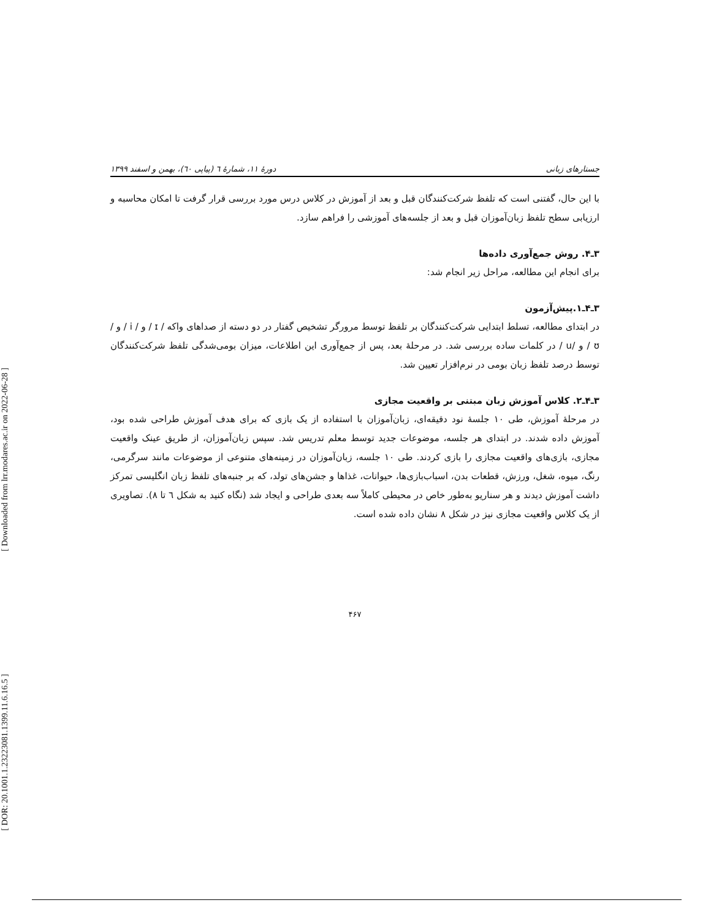[ Downloaded from lrr.modares.ac.ir on 2022-06-28 ]
[ DOR: 20.1001.1.23223081.1399.11.6.16.5 ]
جستارهای زبانی دورهٔ ۱۱، شمارهٔ ٦ (پیاپی ٦٠)، بهمن و اسفند ۱۳۹۹
با این حال، گفتنی است که تلفظ شرکت‌کنندگان قبل و بعد از آموزش در کلاس درس مورد بررسی قرار گرفت تا امکان محاسبه و ارزیابی سطح تلفظ زبان‌آموزان قبل و بعد از جلسه‌های آموزشی را فراهم سازد.
۳ـ۴. روش جمع‌آوری داده‌ها
برای انجام این مطالعه، مراحل زیر انجام شد:
۳ـ۴ـ۱.پیش‌آزمون
در ابتدای مطالعه، تسلط ابتدایی شرکت‌کنندگان بر تلفظ توسط مرورگر تشخیص گفتار در دو دسته از صداهای واکه / ɪ / و / i / و / ʊ / و /u / در کلمات ساده بررسی شد. در مرحلهٔ بعد، پس از جمع‌آوری این اطلاعات، میزان بومی‌شدگی تلفظ شرکت‌کنندگان توسط درصد تلفظ زبان بومی در نرم‌افزار تعیین شد.
۳ـ۴ـ۲. کلاس آموزش زبان مبتنی بر واقعیت مجازی
در مرحلهٔ آموزش، طی ۱۰ جلسهٔ نود دقیقه‌ای، زبان‌آموزان با استفاده از یک بازی که برای هدف آموزش طراحی شده بود، آموزش داده شدند. در ابتدای هر جلسه، موضوعات جدید توسط معلم تدریس شد. سپس زبان‌آموزان، از طریق عینک واقعیت مجازی، بازی‌های واقعیت مجازی را بازی کردند. طی ۱۰ جلسه، زبان‌آموزان در زمینه‌های متنوعی از موضوعات مانند سرگرمی، رنگ، میوه، شغل، ورزش، قطعات بدن، اسباب‌بازی‌ها، حیوانات، غذاها و جشن‌های تولد، که بر جنبه‌های تلفظ زبان انگلیسی تمرکز داشت آموزش دیدند و هر سناریو به‌طور خاص در محیطی کاملاً سه بعدی طراحی و ایجاد شد (نگاه کنید به شکل ٦ تا ۸). تصاویری از یک کلاس واقعیت مجازی نیز در شکل ۸ نشان داده شده است.
۴۶۷